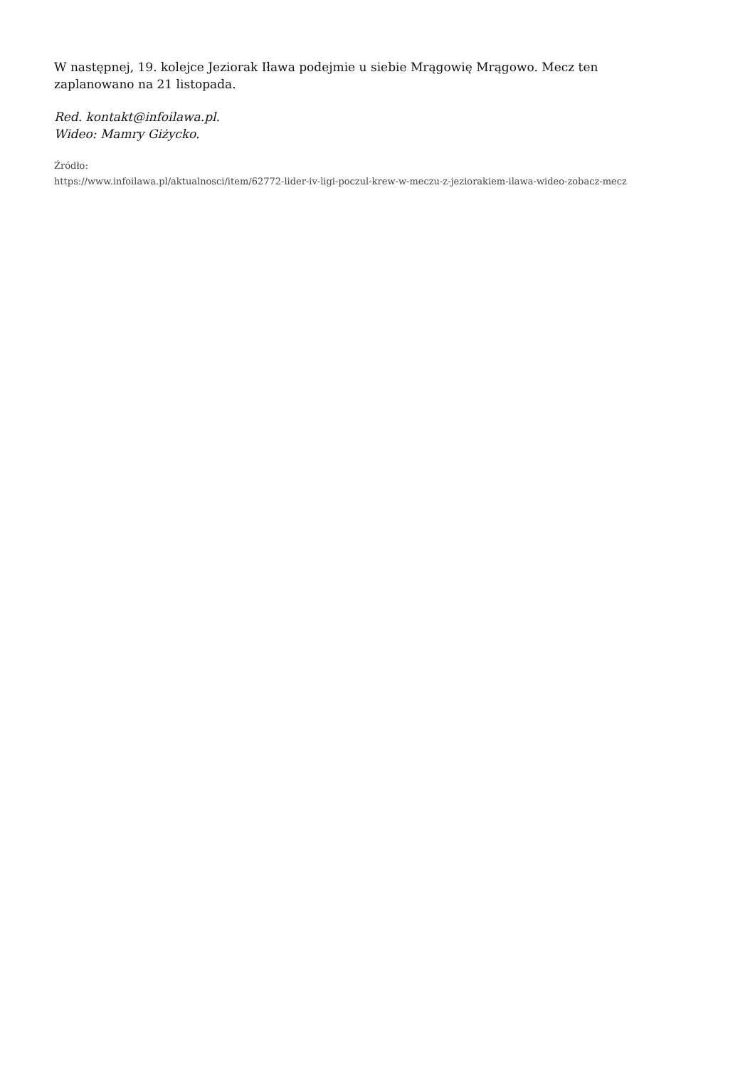W następnej, 19. kolejce Jeziorak Iława podejmie u siebie Mrągowię Mrągowo. Mecz ten zaplanowano na 21 listopada.
Red. kontakt@infoilawa.pl.
Wideo: Mamry Giżycko.
Źródło:
https://www.infoilawa.pl/aktualnosci/item/62772-lider-iv-ligi-poczul-krew-w-meczu-z-jeziorakiem-ilawa-wideo-zobacz-mecz